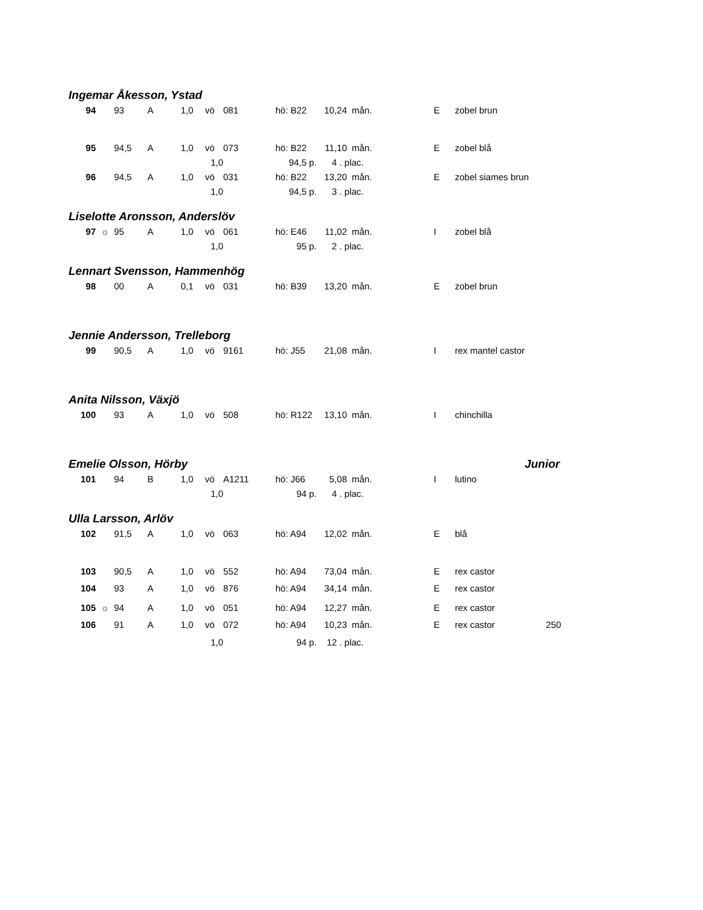Ingemar Åkesson, Ystad
| 94 | | 93 | A | 1,0 | vö | 081 | hö: B22 | 10,24 | mån. | E | zobel brun |
| 95 | | 94,5 | A | 1,0 | vö | 073 | hö: B22 | 11,10 | mån. | E | zobel blå |
| | | | | 1,0 | | 94,5 p. | | 4 . plac. | | | |
| 96 | | 94,5 | A | 1,0 | vö | 031 | hö: B22 | 13,20 | mån. | E | zobel siames brun |
| | | | | 1,0 | | 94,5 p. | | 3 . plac. | | | |
Liselotte Aronsson, Anderslöv
| 97 | ☼ | 95 | A | 1,0 | vö | 061 | hö: E46 | 11,02 | mån. | I | zobel blå |
| | | | | 1,0 | | 95 p. | | 2 . plac. | | | |
Lennart Svensson, Hammenhög
| 98 | | 00 | A | 0,1 | vö | 031 | hö: B39 | 13,20 | mån. | E | zobel brun |
Jennie Andersson, Trelleborg
| 99 | | 90,5 | A | 1,0 | vö | 9161 | hö: J55 | 21,08 | mån. | I | rex mantel castor |
Anita Nilsson, Växjö
| 100 | | 93 | A | 1,0 | vö | 508 | hö: R122 | 13,10 | mån. | I | chinchilla |
Emelie Olsson, Hörby Junior
| 101 | | 94 | B | 1,0 | vö | A1211 | hö: J66 | 5,08 | mån. | I | lutino |
| | | | | 1,0 | | 94 p. | | 4 . plac. | | | |
Ulla Larsson, Arlöv
| 102 | | 91,5 | A | 1,0 | vö | 063 | hö: A94 | 12,02 | mån. | E | blå | |
| 103 | | 90,5 | A | 1,0 | vö | 552 | hö: A94 | 73,04 | mån. | E | rex castor | |
| 104 | | 93 | A | 1,0 | vö | 876 | hö: A94 | 34,14 | mån. | E | rex castor | |
| 105 | ☼ | 94 | A | 1,0 | vö | 051 | hö: A94 | 12,27 | mån. | E | rex castor | |
| 106 | | 91 | A | 1,0 | vö | 072 | hö: A94 | 10,23 | mån. | E | rex castor | 250 |
| | | | | 1,0 | | 94 p. | | 12 . plac. | | | | |